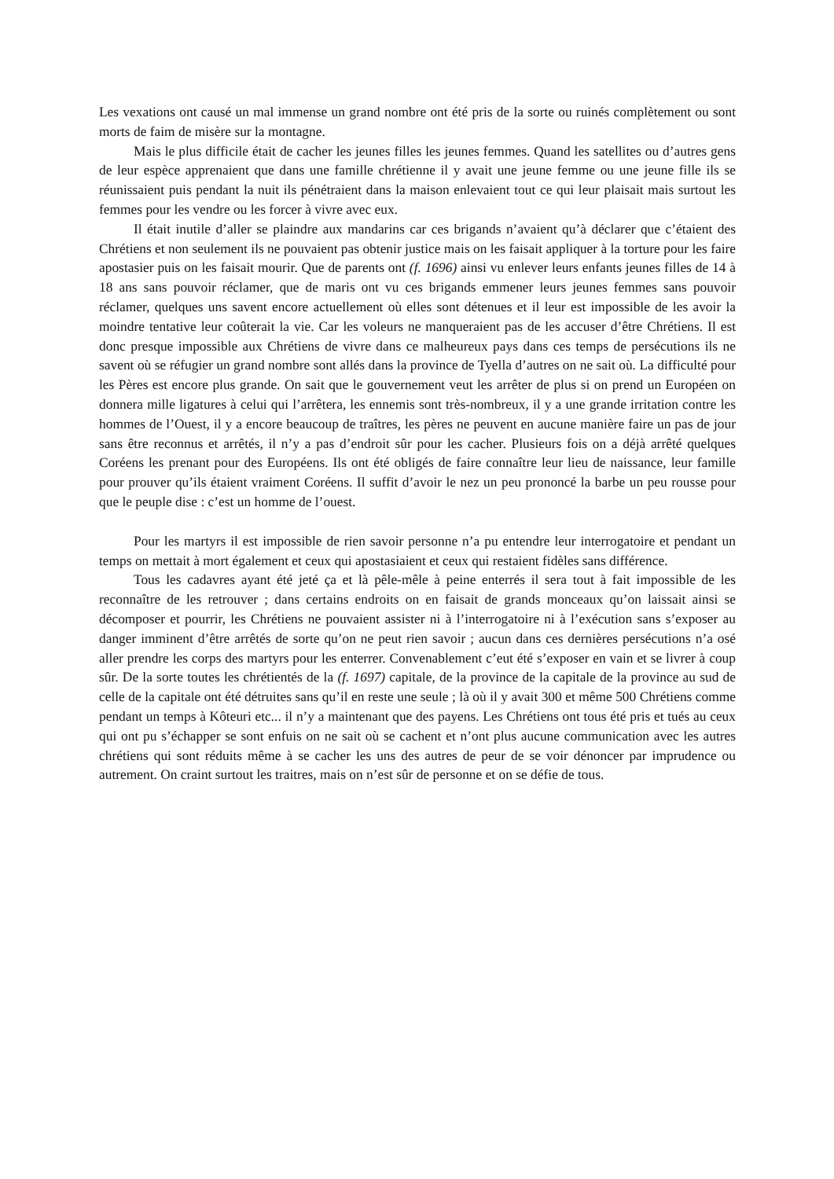Les vexations ont causé un mal immense un grand nombre ont été pris de la sorte ou ruinés complètement ou sont morts de faim de misère sur la montagne.
Mais le plus difficile était de cacher les jeunes filles les jeunes femmes. Quand les satellites ou d’autres gens de leur espèce apprenaient que dans une famille chrétienne il y avait une jeune femme ou une jeune fille ils se réunissaient puis pendant la nuit ils pénétraient dans la maison enlevaient tout ce qui leur plaisait mais surtout les femmes pour les vendre ou les forcer à vivre avec eux.
Il était inutile d’aller se plaindre aux mandarins car ces brigands n’avaient qu’à déclarer que c’étaient des Chrétiens et non seulement ils ne pouvaient pas obtenir justice mais on les faisait appliquer à la torture pour les faire apostasier puis on les faisait mourir. Que de parents ont (f. 1696) ainsi vu enlever leurs enfants jeunes filles de 14 à 18 ans sans pouvoir réclamer, que de maris ont vu ces brigands emmener leurs jeunes femmes sans pouvoir réclamer, quelques uns savent encore actuellement où elles sont détenues et il leur est impossible de les avoir la moindre tentative leur coûterait la vie. Car les voleurs ne manqueraient pas de les accuser d’être Chrétiens. Il est donc presque impossible aux Chrétiens de vivre dans ce malheureux pays dans ces temps de persécutions ils ne savent où se réfugier un grand nombre sont allés dans la province de Tyella d’autres on ne sait où. La difficulté pour les Pères est encore plus grande. On sait que le gouvernement veut les arrêter de plus si on prend un Européen on donnera mille ligatures à celui qui l’arrêtera, les ennemis sont très-nombreux, il y a une grande irritation contre les hommes de l’Ouest, il y a encore beaucoup de traîtres, les pères ne peuvent en aucune manière faire un pas de jour sans être reconnus et arrêtés, il n’y a pas d’endroit sûr pour les cacher. Plusieurs fois on a déjà arrêté quelques Coréens les prenant pour des Européens. Ils ont été obligés de faire connaître leur lieu de naissance, leur famille pour prouver qu’ils étaient vraiment Coréens. Il suffit d’avoir le nez un peu prononcé la barbe un peu rousse pour que le peuple dise : c’est un homme de l’ouest.
Pour les martyrs il est impossible de rien savoir personne n’a pu entendre leur interrogatoire et pendant un temps on mettait à mort également et ceux qui apostasiaient et ceux qui restaient fidèles sans différence.
Tous les cadavres ayant été jeté ça et là pêle-mêle à peine enterrés il sera tout à fait impossible de les reconnaître de les retrouver ; dans certains endroits on en faisait de grands monceaux qu’on laissait ainsi se décomposer et pourrir, les Chrétiens ne pouvaient assister ni à l’interrogatoire ni à l’exécution sans s’exposer au danger imminent d’être arrêtés de sorte qu’on ne peut rien savoir ; aucun dans ces dernières persécutions n’a osé aller prendre les corps des martyrs pour les enterrer. Convenablement c’eut été s’exposer en vain et se livrer à coup sûr. De la sorte toutes les chrétientés de la (f. 1697) capitale, de la province de la capitale de la province au sud de celle de la capitale ont été détruites sans qu’il en reste une seule ; là où il y avait 300 et même 500 Chrétiens comme pendant un temps à Kôteuri etc... il n’y a maintenant que des payens. Les Chrétiens ont tous été pris et tués au ceux qui ont pu s’échapper se sont enfuis on ne sait où se cachent et n’ont plus aucune communication avec les autres chrétiens qui sont réduits même à se cacher les uns des autres de peur de se voir dénoncer par imprudence ou autrement. On craint surtout les traitres, mais on n’est sûr de personne et on se défie de tous.